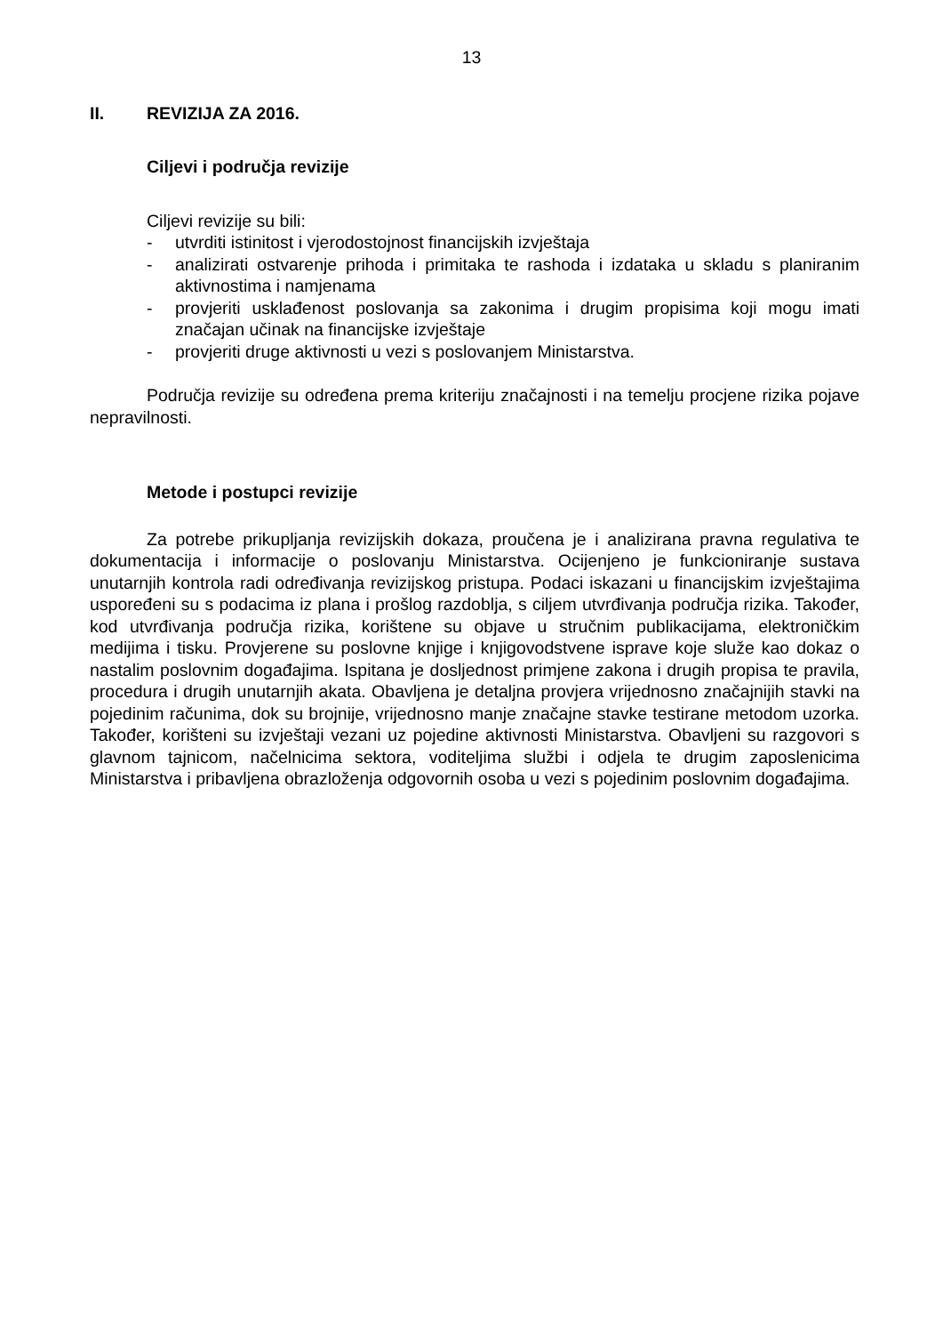13
II. REVIZIJA ZA 2016.
Ciljevi i područja revizije
Ciljevi revizije su bili:
- utvrditi istinitost i vjerodostojnost financijskih izvještaja
- analizirati ostvarenje prihoda i primitaka te rashoda i izdataka u skladu s planiranim aktivnostima i namjenama
- provjeriti usklađenost poslovanja sa zakonima i drugim propisima koji mogu imati značajan učinak na financijske izvještaje
- provjeriti druge aktivnosti u vezi s poslovanjem Ministarstva.
Područja revizije su određena prema kriteriju značajnosti i na temelju procjene rizika pojave nepravilnosti.
Metode i postupci revizije
Za potrebe prikupljanja revizijskih dokaza, proučena je i analizirana pravna regulativa te dokumentacija i informacije o poslovanju Ministarstva. Ocijenjeno je funkcioniranje sustava unutarnjih kontrola radi određivanja revizijskog pristupa. Podaci iskazani u financijskim izvještajima uspoređeni su s podacima iz plana i prošlog razdoblja, s ciljem utvrđivanja područja rizika. Također, kod utvrđivanja područja rizika, korištene su objave u stručnim publikacijama, elektroničkim medijima i tisku. Provjerene su poslovne knjige i knjigovodstvene isprave koje služe kao dokaz o nastalim poslovnim događajima. Ispitana je dosljednost primjene zakona i drugih propisa te pravila, procedura i drugih unutarnjih akata. Obavljena je detaljna provjera vrijednosno značajnijih stavki na pojedinim računima, dok su brojnije, vrijednosno manje značajne stavke testirane metodom uzorka. Također, korišteni su izvještaji vezani uz pojedine aktivnosti Ministarstva. Obavljeni su razgovori s glavnom tajnicom, načelnicima sektora, voditeljima službi i odjela te drugim zaposlenicima Ministarstva i pribavljena obrazloženja odgovornih osoba u vezi s pojedinim poslovnim događajima.